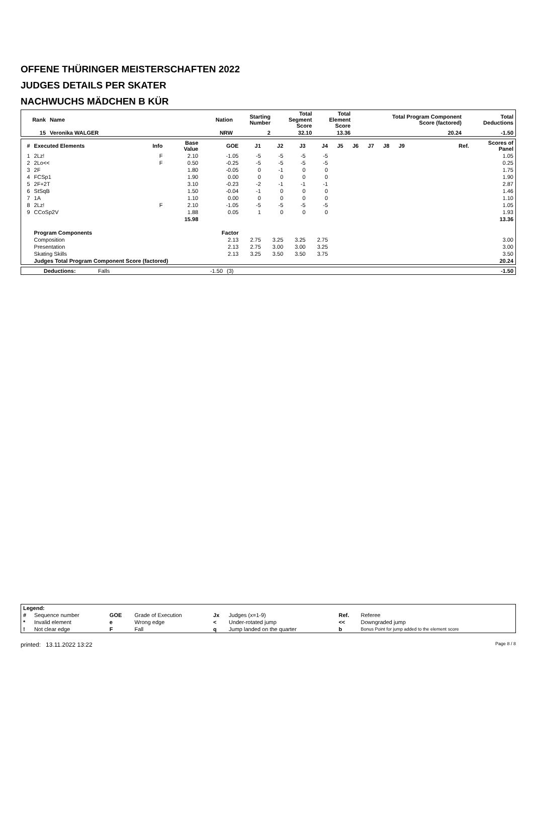OFFENE THÜRINGER MEISTERSCHAFTEN 2022
JUDGES DETAILS PER SKATER
NACHWUCHS MÄDCHEN B KÜR
| Rank | Name | Nation | Starting Number | Total Segment Score | Total Element Score | Total Program Component Score (factored) | Total Deductions |
| --- | --- | --- | --- | --- | --- | --- | --- |
| 15 | Veronika WALGER | NRW | 2 | 32.10 | 13.36 | 20.24 | -1.50 |
| # | Executed Elements | Info | Base Value | GOE | J1 | J2 | J3 | J4 | J5 | J6 | J7 | J8 | J9 | Ref. | Scores of Panel |
| --- | --- | --- | --- | --- | --- | --- | --- | --- | --- | --- | --- | --- | --- | --- | --- |
| 1 | 2Lz! | F | 2.10 | -1.05 | -5 | -5 | -5 | -5 | | | | | | | 1.05 |
| 2 | 2Lo<< | F | 0.50 | -0.25 | -5 | -5 | -5 | -5 | | | | | | | 0.25 |
| 3 | 2F | | 1.80 | -0.05 | 0 | -1 | 0 | 0 | | | | | | | 1.75 |
| 4 | FCSp1 | | 1.90 | 0.00 | 0 | 0 | 0 | 0 | | | | | | | 1.90 |
| 5 | 2F+2T | | 3.10 | -0.23 | -2 | -1 | -1 | -1 | | | | | | | 2.87 |
| 6 | StSqB | | 1.50 | -0.04 | -1 | 0 | 0 | 0 | | | | | | | 1.46 |
| 7 | 1A | | 1.10 | 0.00 | 0 | 0 | 0 | 0 | | | | | | | 1.10 |
| 8 | 2Lz! | F | 2.10 | -1.05 | -5 | -5 | -5 | -5 | | | | | | | 1.05 |
| 9 | CCoSp2V | | 1.88 | 0.05 | 1 | 0 | 0 | 0 | | | | | | | 1.93 |
| | | | 15.98 | | | | | | | | | | | | 13.36 |
| | Program Components | | | Factor | | | | | | | | | | | |
| | Composition | | | 2.13 | 2.75 | 3.25 | 3.25 | 2.75 | | | | | | | 3.00 |
| | Presentation | | | 2.13 | 2.75 | 3.00 | 3.00 | 3.25 | | | | | | | 3.00 |
| | Skating Skills | | | 2.13 | 3.25 | 3.50 | 3.50 | 3.75 | | | | | | | 3.50 |
| | Judges Total Program Component Score (factored) | | | | | | | | | | | | | | 20.24 |
| Deductions: | Falls | -1.50 | (3) | -1.50 |
| Legend: | | | | | | | |
| --- | --- | --- | --- | --- | --- | --- | --- |
| # | Sequence number | GOE | Grade of Execution | Jx | Judges (x=1-9) | Ref. | Referee |
| * | Invalid element | e | Wrong edge | < | Under-rotated jump | << | Downgraded jump |
| ! | Not clear edge | F | Fall | q | Jump landed on the quarter | b | Bonus Point for jump added to the element score |
printed: 13.11.2022 13:22 Page 8 / 8